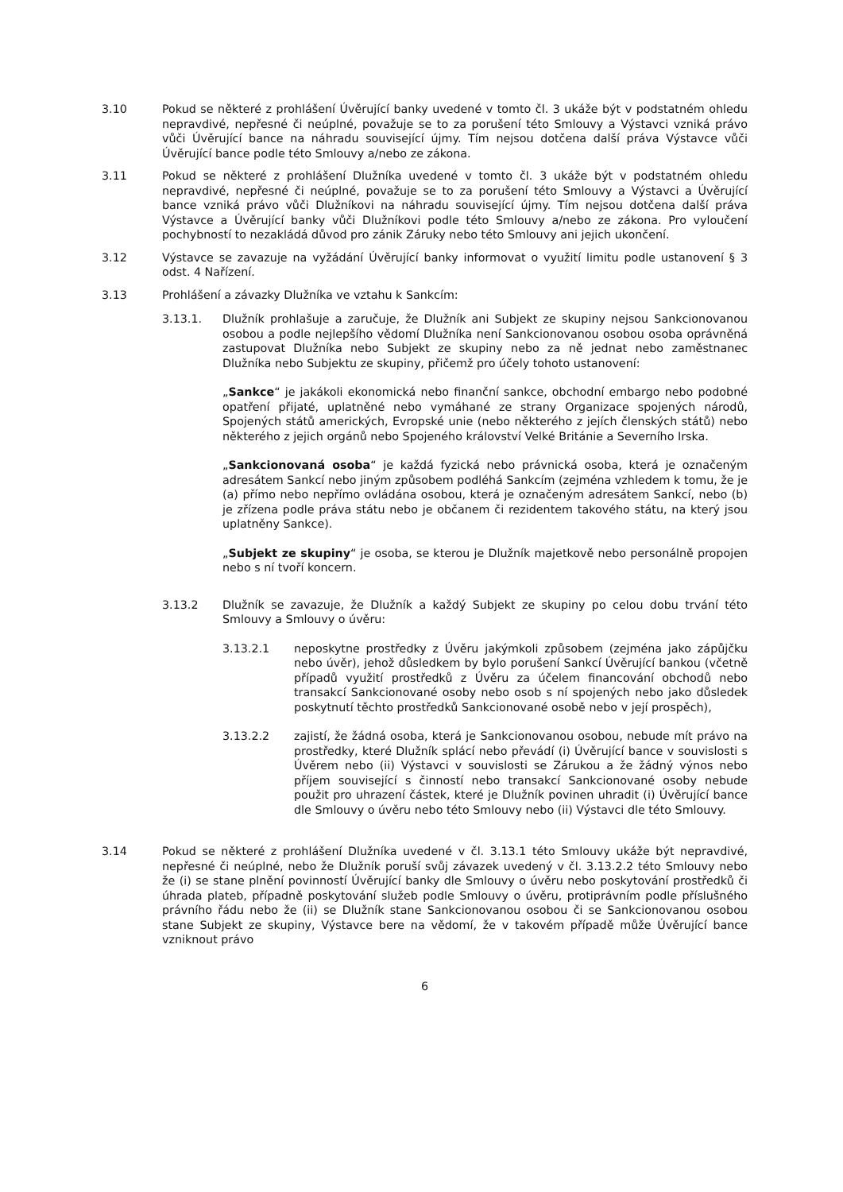3.10 Pokud se některé z prohlášení Úvěrující banky uvedené v tomto čl. 3 ukáže být v podstatném ohledu nepravdivé, nepřesné či neúplné, považuje se to za porušení této Smlouvy a Výstavci vzniká právo vůči Úvěrující bance na náhradu související újmy. Tím nejsou dotčena další práva Výstavce vůči Úvěrující bance podle této Smlouvy a/nebo ze zákona.
3.11 Pokud se některé z prohlášení Dlužníka uvedené v tomto čl. 3 ukáže být v podstatném ohledu nepravdivé, nepřesné či neúplné, považuje se to za porušení této Smlouvy a Výstavci a Úvěrující bance vzniká právo vůči Dlužníkovi na náhradu související újmy. Tím nejsou dotčena další práva Výstavce a Úvěrující banky vůči Dlužníkovi podle této Smlouvy a/nebo ze zákona. Pro vyloučení pochybností to nezakládá důvod pro zánik Záruky nebo této Smlouvy ani jejich ukončení.
3.12 Výstavce se zavazuje na vyžádání Úvěrující banky informovat o využití limitu podle ustanovení § 3 odst. 4 Nařízení.
3.13 Prohlášení a závazky Dlužníka ve vztahu k Sankcím:
3.13.1. Dlužník prohlašuje a zaručuje, že Dlužník ani Subjekt ze skupiny nejsou Sankcionovanou osobou a podle nejlepšího vědomí Dlužníka není Sankcionovanou osobou osoba oprávněná zastupovat Dlužníka nebo Subjekt ze skupiny nebo za ně jednat nebo zaměstnanec Dlužníka nebo Subjektu ze skupiny, přičemž pro účely tohoto ustanovení:
„Sankce“ je jakákoli ekonomická nebo finanční sankce, obchodní embargo nebo podobné opatření přijaté, uplatněné nebo vymáhané ze strany Organizace spojených národů, Spojených států amerických, Evropské unie (nebo některého z jejích členských států) nebo některého z jejich orgánů nebo Spojeného království Velké Británie a Severního Irska.
„Sankcionovaná osoba“ je každá fyzická nebo právnická osoba, která je označeným adresátem Sankcí nebo jiným způsobem podléhá Sankcím (zejména vzhledem k tomu, že je (a) přímo nebo nepřímo ovládána osobou, která je označeným adresátem Sankcí, nebo (b) je zřízena podle práva státu nebo je občanem či rezidentem takového státu, na který jsou uplatněny Sankce).
„Subjekt ze skupiny“ je osoba, se kterou je Dlužník majetkově nebo personálně propojen nebo s ní tvoří koncern.
3.13.2 Dlužník se zavazuje, že Dlužník a každý Subjekt ze skupiny po celou dobu trvání této Smlouvy a Smlouvy o úvěru:
3.13.2.1 neposkytne prostředky z Úvěru jakýmkoli způsobem (zejména jako zápůjčku nebo úvěr), jehož důsledkem by bylo porušení Sankcí Úvěrující bankou (včetně případů využití prostředků z Úvěru za účelem financování obchodů nebo transakcí Sankcionované osoby nebo osob s ní spojených nebo jako důsledek poskytnutí těchto prostředků Sankcionované osobě nebo v její prospěch),
3.13.2.2 zajistí, že žádná osoba, která je Sankcionovanou osobou, nebude mít právo na prostředky, které Dlužník splácí nebo převádí (i) Úvěrující bance v souvislosti s Úvěrem nebo (ii) Výstavci v souvislosti se Zárukou a že žádný výnos nebo příjem související s činností nebo transakcí Sankcionované osoby nebude použit pro uhrazení částek, které je Dlužník povinen uhradit (i) Úvěrující bance dle Smlouvy o úvěru nebo této Smlouvy nebo (ii) Výstavci dle této Smlouvy.
3.14 Pokud se některé z prohlášení Dlužníka uvedené v čl. 3.13.1 této Smlouvy ukáže být nepravdivé, nepřesné či neúplné, nebo že Dlužník poruší svůj závazek uvedený v čl. 3.13.2.2 této Smlouvy nebo že (i) se stane plnění povinností Úvěrující banky dle Smlouvy o úvěru nebo poskytování prostředků či úhrada plateb, případně poskytování služeb podle Smlouvy o úvěru, protiprávním podle příslušného právního řádu nebo že (ii) se Dlužník stane Sankcionovanou osobou či se Sankcionovanou osobou stane Subjekt ze skupiny, Výstavce bere na vědomí, že v takovém případě může Úvěrující bance vzniknout právo
6